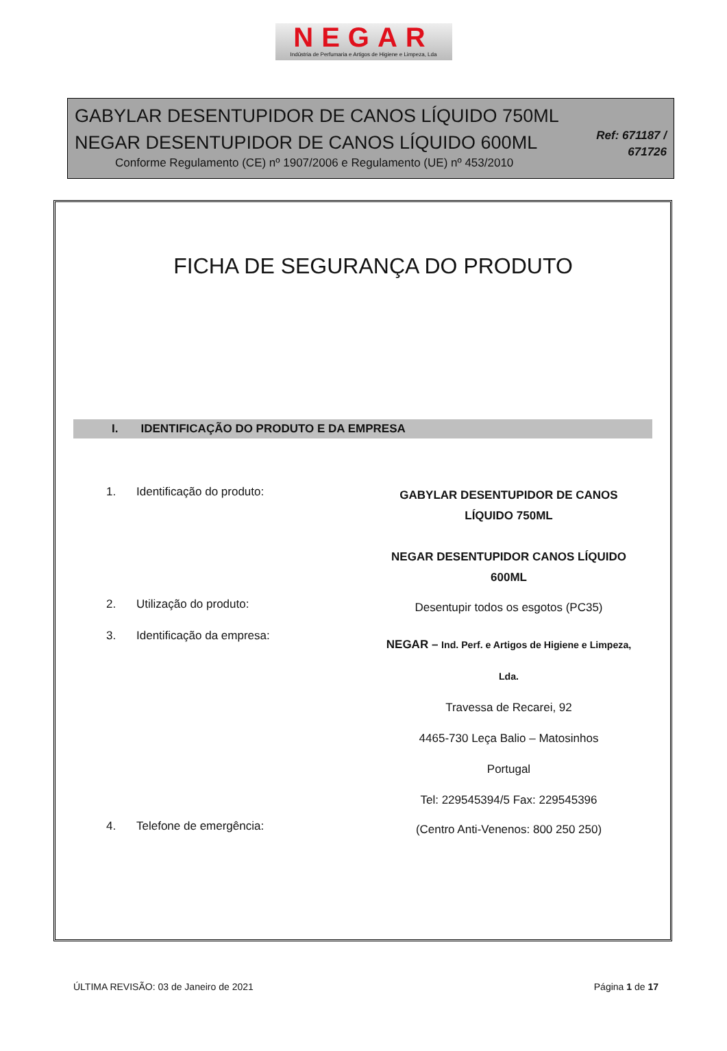NEGAR
Indústria de Perfumaria e Artigos de Higiene e Limpeza, Lda
GABYLAR DESENTUPIDOR DE CANOS LÍQUIDO 750ML
NEGAR DESENTUPIDOR DE CANOS LÍQUIDO 600ML
Conforme Regulamento (CE) nº 1907/2006 e Regulamento (UE) nº 453/2010
Ref: 671187 /
671726
FICHA DE SEGURANÇA DO PRODUTO
I. IDENTIFICAÇÃO DO PRODUTO E DA EMPRESA
1. Identificação do produto:
GABYLAR DESENTUPIDOR DE CANOS
LÍQUIDO 750ML
NEGAR DESENTUPIDOR CANOS LÍQUIDO
600ML
2. Utilização do produto:
Desentupir todos os esgotos (PC35)
3. Identificação da empresa:
NEGAR – Ind. Perf. e Artigos de Higiene e Limpeza,
Lda.
Travessa de Recarei, 92
4465-730 Leça Balio – Matosinhos
Portugal
Tel: 229545394/5 Fax: 229545396
4. Telefone de emergência:
(Centro Anti-Venenos: 800 250 250)
ÚLTIMA REVISÃO: 03 de Janeiro de 2021 Página 1 de 17